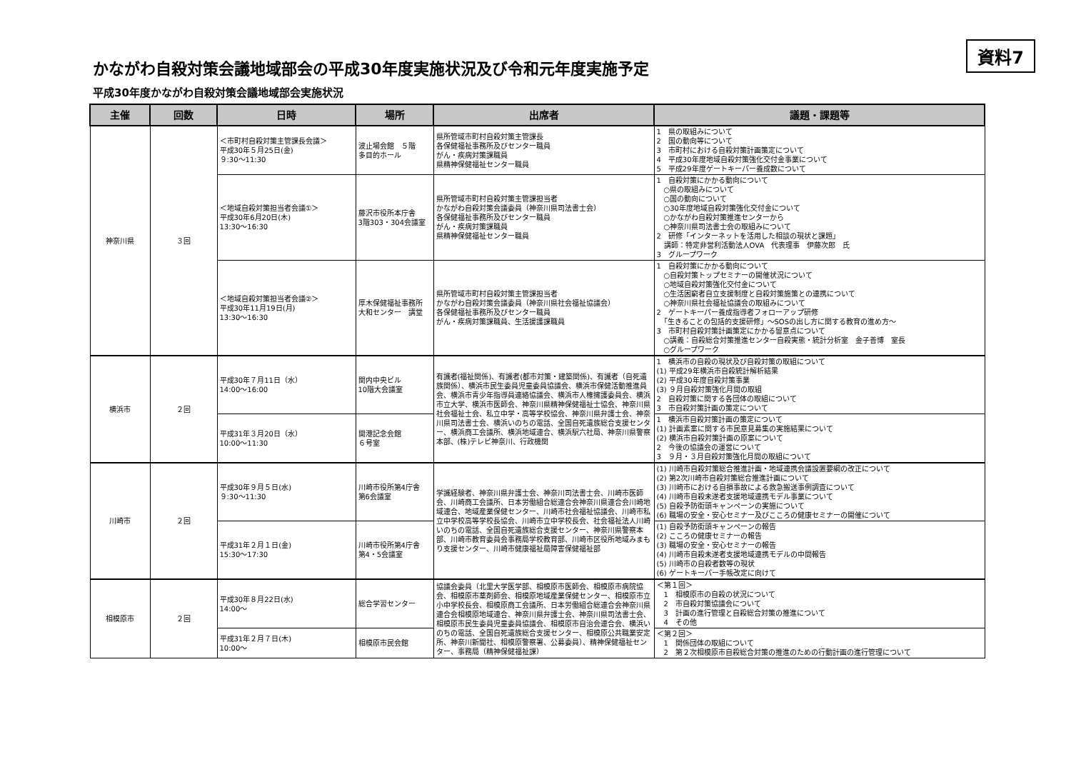資料7
かながわ自殺対策会議地域部会の平成30年度実施状況及び令和元年度実施予定
平成30年度かながわ自殺対策会議地域部会実施状況
| 主催 | 回数 | 日時 | 場所 | 出席者 | 議題・課題等 |
| --- | --- | --- | --- | --- | --- |
| 神奈川県 | ３回 | ＜市町村自殺対策主管課長会議＞ 平成30年５月25日(金) ９:30～11:30 | 波止場会館 ５階 多目的ホール | 県所管域市町村自殺対策主管課長 各保健福祉事務所及びセンター職員 がん・疾病対策課職員 県精神保健福祉センター職員 | 1 県の取組みについて 2 国の動向等について 3 市町村における自殺対策計画策定について 4 平成30年度地域自殺対策強化交付金事業について 5 平成29年度ゲートキーパー養成数について |
| | | ＜地域自殺対策担当者会議①＞ 平成30年6月20日(木) 13:30～16:30 | 藤沢市役所本庁舎 3階303・304会議室 | 県所管域市町村自殺対策主管課担当者 かながわ自殺対策会議委員（神奈川県司法書士会） 各保健福祉事務所及びセンター職員 がん・疾病対策課職員 県精神保健福祉センター職員 | 1 自殺対策にかかる動向について ○県の取組みについて ○国の動向について ○30年度地域自殺対策強化交付金について ○かながわ自殺対策推進センターから ○神奈川県司法書士会の取組みについて 2 研修「インターネットを活用した相談の現状と課題」 講師：特定非営利活動法人OVA 代表理事 伊藤次郎 氏 3 グループワーク |
| | | ＜地域自殺対策担当者会議②＞ 平成30年11月19日(月) 13:30～16:30 | 厚木保健福祉事務所 大和センター 講堂 | 県所管域市町村自殺対策主管課担当者 かながわ自殺対策会議委員（神奈川県社会福祉協議会） 各保健福祉事務所及びセンター職員 がん・疾病対策課職員、生活援護課職員 | 1 自殺対策にかかる動向について ○自殺対策トップセミナーの開催状況について ○地域自殺対策強化交付金について ○生活困窮者自立支援制度と自殺対策施策との連携について ○神奈川県社会福祉協議会の取組みについて 2 ゲートキーパー養成指導者フォローアップ研修 「生きることの包括的支援研修」～SOSの出し方に関する教育の進め方～ 3 市町村自殺対策計画策定にかかる留意点について ○講義：自殺総合対策推進センター自殺実態・統計分析室 金子善博 室長 ○グループワーク |
| 横浜市 | ２回 | 平成30年７月11日（水） 14:00～16:00 | 関内中央ビル 10階大会議室 | 有識者(福祉関係)、有識者(都市対策・建築関係)、有識者（自死遺族関係）、横浜市民生委員児童委員協議会、横浜市保健活動推進員会、横浜市青少年指導員連絡協議会、横浜市人権擁護委員会、横浜市立大学、横浜市医師会、神奈川県精神保健福祉士協会、神奈川県社会福祉士会、私立中学・高等学校協会、神奈川県弁護士会、神奈川県司法書士会、横浜いのちの電話、全国自死遺族総合支援センター、横浜商工会議所、横浜地域連合、横浜駅六社局、神奈川県警察本部、(株)テレビ神奈川、行政機関 | 1 横浜市の自殺の現状及び自殺対策の取組について (1) 平成29年横浜市自殺統計解析結果 (2) 平成30年度自殺対策事業 (3) ９月自殺対策強化月間の取組 2 自殺対策に関する各団体の取組について 3 市自殺対策計画の策定について |
| | | 平成31年３月20日（水） 10:00～11:30 | 開港記念会館 ６号室 | | 1 横浜市自殺対策計画の策定について (1) 計画素案に関する市民意見募集の実施結果について (2) 横浜市自殺対策計画の原案について 2 今後の協議会の運営について 3 ９月・３月自殺対策強化月間の取組について |
| 川崎市 | ２回 | 平成30年９月５日(水) ９:30～11:30 | 川崎市役所第4庁舎 第6会議室 | 学識経験者、神奈川県弁護士会、神奈川司法書士会、川崎市医師会、川崎商工会議所、日本労働組合総連合会神奈川県連合会川崎地域連合、地域産業保健センター、川崎市社会福祉協議会、川崎市私立中学校高等学校長協会、川崎市立中学校長会、社会福祉法人川崎いのちの電話、全国自死遺族総合支援センター、神奈川県警察本部、川崎市教育委員会事務局学校教育部、川崎市区役所地域みまもり支援センター、川崎市健康福祉局障害保健福祉部 | (1) 川崎市自殺対策総合推進計画・地域連携会議設置要綱の改正について (2) 第2次川崎市自殺対策総合推進計画について (3) 川崎市における自損事故による救急搬送事例調査について (4) 川崎市自殺未遂者支援地域連携モデル事業について (5) 自殺予防街頭キャンペーンの実施について (6) 職場の安全・安心セミナー及びこころの健康セミナーの開催について |
| | | 平成31年２月１日(金) 15:30～17:30 | 川崎市役所第4庁舎 第4・5会議室 | | (1) 自殺予防街頭キャンペーンの報告 (2) こころの健康セミナーの報告 (3) 職場の安全・安心セミナーの報告 (4) 川崎市自殺未遂者支援地域連携モデルの中間報告 (5) 川崎市の自殺者数等の現状 (6) ゲートキーパー手帳改定に向けて |
| 相模原市 | ２回 | 平成30年８月22日(水) 14:00～ | 総合学習センター | 協議会委員（北里大学医学部、相模原市医師会、相模原市病院協会、相模原市薬剤師会、相模原地域産業保健センター、相模原市立小中学校長会、相模原商工会議所、日本労働組合総連合会神奈川県連合会相模原地域連合、神奈川県弁護士会、神奈川県司法書士会、相模原市民生委員児童委員協議会、相模原市自治会連合会、横浜いのちの電話、全国自死遺族総合支援センター、相模原公共職業安定所、神奈川新聞社、相模原警察署、公募委員）、精神保健福祉センター、事務局（精神保健福祉課） | ＜第１回＞ 1 相模原市の自殺の状況について 2 市自殺対策協議会について 3 計画の進行管理と自殺総合対策の推進について 4 その他 |
| | | 平成31年２月７日(木) 10:00～ | 相模原市民会館 | | ＜第２回＞ 1 関係団体の取組について 2 第２次相模原市自殺総合対策の推進のための行動計画の進行管理について |